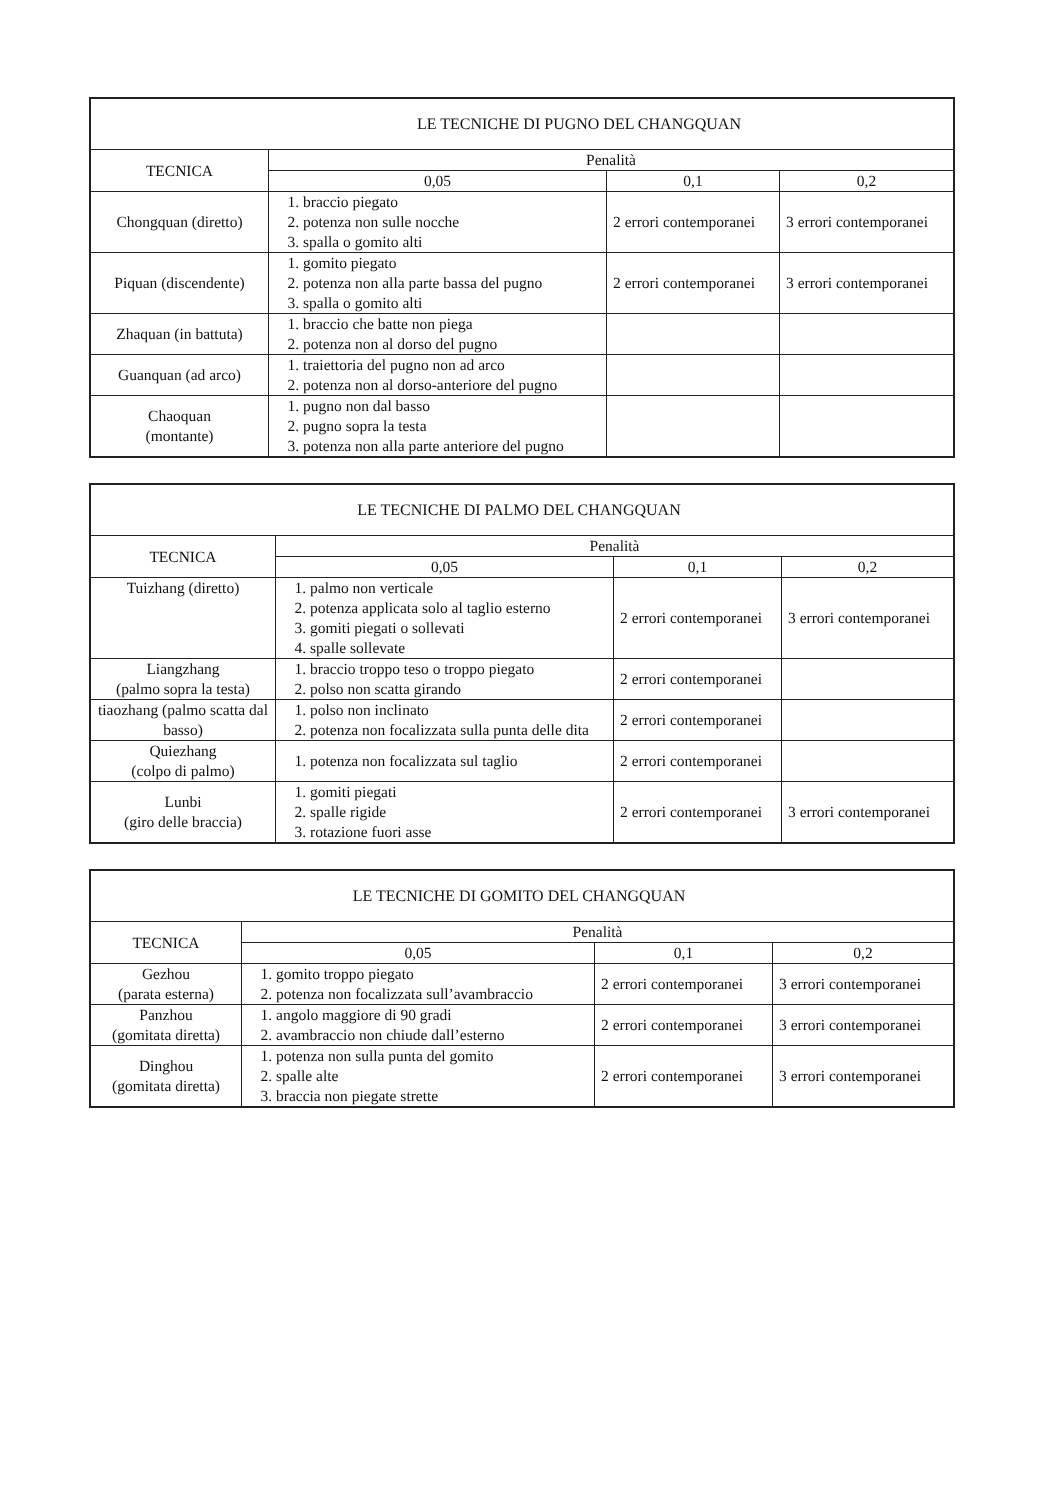| LE TECNICHE DI PUGNO DEL CHANGQUAN | | | |
| --- | --- | --- | --- |
| TECNICA | Penalità | | |
| | 0,05 | 0,1 | 0,2 |
| Chongquan (diretto) | 1. braccio piegato 2. potenza non sulle nocche 3. spalla o gomito alti | 2 errori contemporanei | 3 errori contemporanei |
| Piquan (discendente) | 1. gomito piegato 2. potenza non alla parte bassa del pugno 3. spalla o gomito alti | 2 errori contemporanei | 3 errori contemporanei |
| Zhaquan (in battuta) | 1. braccio che batte non piega 2. potenza non al dorso del pugno | | |
| Guanquan (ad arco) | 1. traiettoria del pugno non ad arco 2. potenza non al dorso-anteriore del pugno | | |
| Chaoquan (montante) | 1. pugno non dal basso 2. pugno sopra la testa 3. potenza non alla parte anteriore del pugno | | |
| LE TECNICHE DI PALMO DEL CHANGQUAN | | | |
| --- | --- | --- | --- |
| TECNICA | Penalità | | |
| | 0,05 | 0,1 | 0,2 |
| Tuizhang (diretto) | 1. palmo non verticale 2. potenza applicata solo al taglio esterno 3. gomiti piegati o sollevati 4. spalle sollevate | 2 errori contemporanei | 3 errori contemporanei |
| Liangzhang (palmo sopra la testa) | 1. braccio troppo teso o troppo piegato 2. polso non scatta girando | 2 errori contemporanei | |
| tiaozhang (palmo scatta dal basso) | 1. polso non inclinato 2. potenza non focalizzata sulla punta delle dita | 2 errori contemporanei | |
| Quiezhang (colpo di palmo) | 1. potenza non focalizzata sul taglio | 2 errori contemporanei | |
| Lunbi (giro delle braccia) | 1. gomiti piegati 2. spalle rigide 3. rotazione fuori asse | 2 errori contemporanei | 3 errori contemporanei |
| LE TECNICHE DI GOMITO DEL CHANGQUAN | | | |
| --- | --- | --- | --- |
| TECNICA | Penalità | | |
| | 0,05 | 0,1 | 0,2 |
| Gezhou (parata esterna) | 1. gomito troppo piegato 2. potenza non focalizzata sull’avambraccio | 2 errori contemporanei | 3 errori contemporanei |
| Panzhou (gomitata diretta) | 1. angolo maggiore di 90 gradi 2. avambraccio non chiude dall’esterno | 2 errori contemporanei | 3 errori contemporanei |
| Dinghou (gomitata diretta) | 1. potenza non sulla punta del gomito 2. spalle alte 3. braccia non piegate strette | 2 errori contemporanei | 3 errori contemporanei |